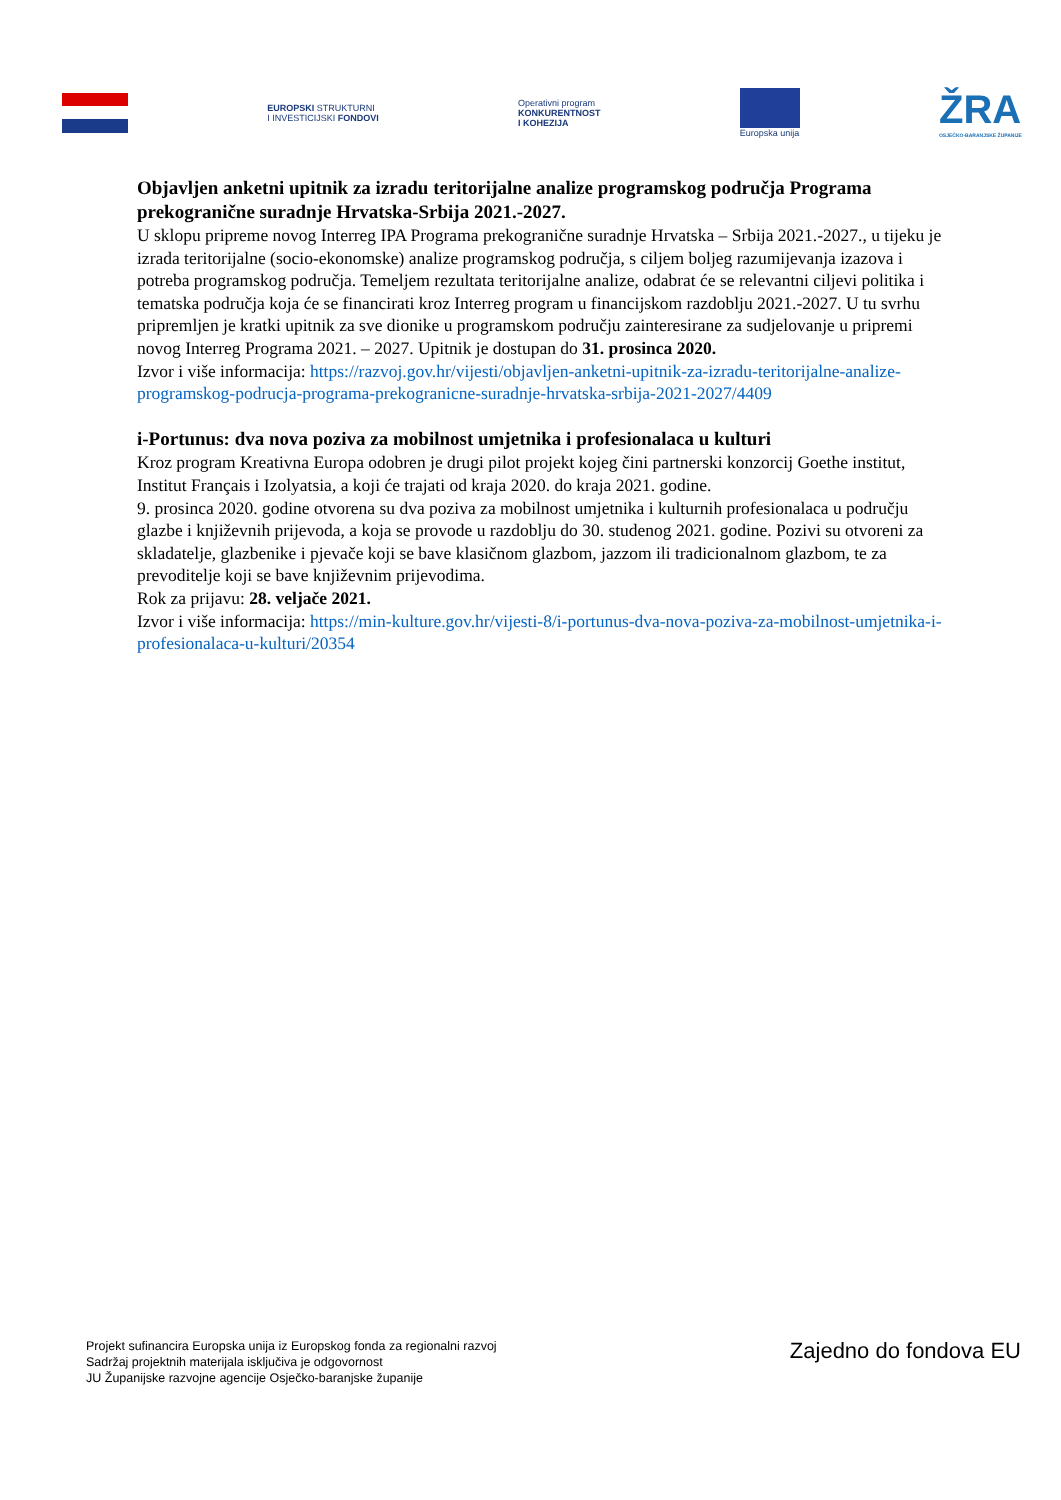EUROPSKI STRUKTURNI
I INVESTICIJSKI FONDOVI
Operativni program
KONKURENTNOST
I KOHEZIJA
Europska unija
ŽRA
OSJEČKO-BARANJSKE ŽUPANIJE
Objavljen anketni upitnik za izradu teritorijalne analize programskog područja Programa prekogranične suradnje Hrvatska-Srbija 2021.-2027.
U sklopu pripreme novog Interreg IPA Programa prekogranične suradnje Hrvatska – Srbija 2021.-2027., u tijeku je izrada teritorijalne (socio-ekonomske) analize programskog područja, s ciljem boljeg razumijevanja izazova i potreba programskog područja. Temeljem rezultata teritorijalne analize, odabrat će se relevantni ciljevi politika i tematska područja koja će se financirati kroz Interreg program u financijskom razdoblju 2021.-2027. U tu svrhu pripremljen je kratki upitnik za sve dionike u programskom području zainteresirane za sudjelovanje u pripremi novog Interreg Programa 2021. – 2027. Upitnik je dostupan do 31. prosinca 2020.
Izvor i više informacija: https://razvoj.gov.hr/vijesti/objavljen-anketni-upitnik-za-izradu-teritorijalne-analize-programskog-podrucja-programa-prekogranicne-suradnje-hrvatska-srbija-2021-2027/4409
i-Portunus: dva nova poziva za mobilnost umjetnika i profesionalaca u kulturi
Kroz program Kreativna Europa odobren je drugi pilot projekt kojeg čini partnerski konzorcij Goethe institut, Institut Français i Izolyatsia, a koji će trajati od kraja 2020. do kraja 2021. godine.
9. prosinca 2020. godine otvorena su dva poziva za mobilnost umjetnika i kulturnih profesionalaca u području glazbe i književnih prijevoda, a koja se provode u razdoblju do 30. studenog 2021. godine. Pozivi su otvoreni za skladatelje, glazbenike i pjevače koji se bave klasičnom glazbom, jazzom ili tradicionalnom glazbom, te za prevoditelje koji se bave književnim prijevodima.
Rok za prijavu: 28. veljače 2021.
Izvor i više informacija: https://min-kulture.gov.hr/vijesti-8/i-portunus-dva-nova-poziva-za-mobilnost-umjetnika-i-profesionalaca-u-kulturi/20354
Projekt sufinancira Europska unija iz Europskog fonda za regionalni razvoj
Sadržaj projektnih materijala isključiva je odgovornost
JU Županijske razvojne agencije Osječko-baranjske županije
Zajedno do fondova EU